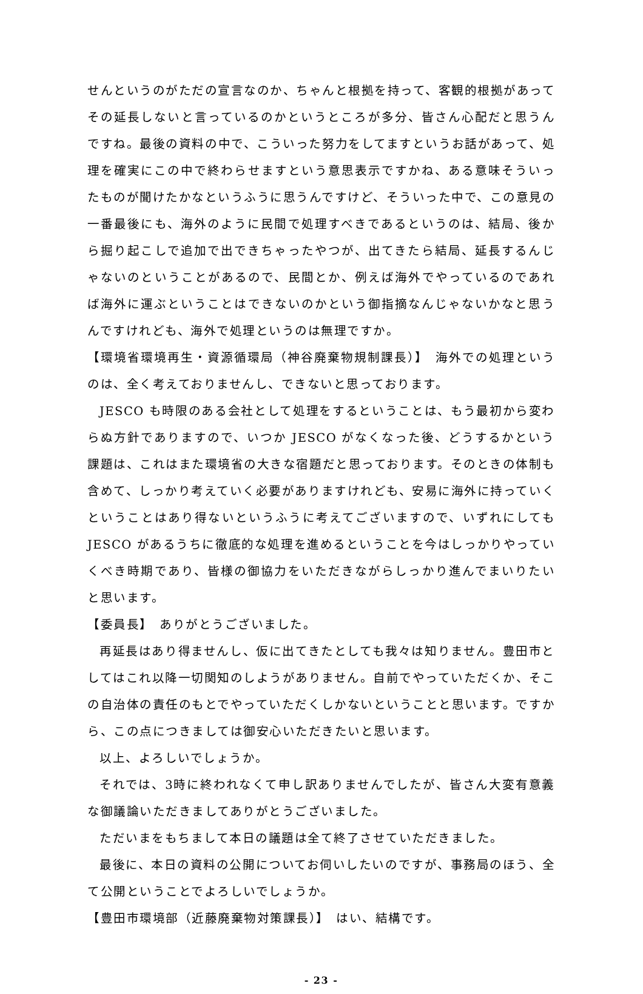せんというのがただの宣言なのか、ちゃんと根拠を持って、客観的根拠があってその延長しないと言っているのかというところが多分、皆さん心配だと思うんですね。最後の資料の中で、こういった努力をしてますというお話があって、処理を確実にこの中で終わらせますという意思表示ですかね、ある意味そういったものが聞けたかなというふうに思うんですけど、そういった中で、この意見の一番最後にも、海外のように民間で処理すべきであるというのは、結局、後から掘り起こしで追加で出できちゃったやつが、出てきたら結局、延長するんじゃないのということがあるので、民間とか、例えば海外でやっているのであれば海外に運ぶということはできないのかという御指摘なんじゃないかなと思うんですけれども、海外で処理というのは無理ですか。
【環境省環境再生・資源循環局（神谷廃棄物規制課長）】　海外での処理というのは、全く考えておりませんし、できないと思っております。
JESCO も時限のある会社として処理をするということは、もう最初から変わらぬ方針でありますので、いつか JESCO がなくなった後、どうするかという課題は、これはまた環境省の大きな宿題だと思っております。そのときの体制も含めて、しっかり考えていく必要がありますけれども、安易に海外に持っていくということはあり得ないというふうに考えてございますので、いずれにしても JESCO があるうちに徹底的な処理を進めるということを今はしっかりやっていくべき時期であり、皆様の御協力をいただきながらしっかり進んでまいりたいと思います。
【委員長】　ありがとうございました。
再延長はあり得ませんし、仮に出てきたとしても我々は知りません。豊田市としてはこれ以降一切関知のしようがありません。自前でやっていただくか、そこの自治体の責任のもとでやっていただくしかないということと思います。ですから、この点につきましては御安心いただきたいと思います。
以上、よろしいでしょうか。
それでは、3時に終われなくて申し訳ありませんでしたが、皆さん大変有意義な御議論いただきましてありがとうございました。
ただいまをもちまして本日の議題は全て終了させていただきました。
最後に、本日の資料の公開についてお伺いしたいのですが、事務局のほう、全て公開ということでよろしいでしょうか。
【豊田市環境部（近藤廃棄物対策課長）】　はい、結構です。
- 23 -